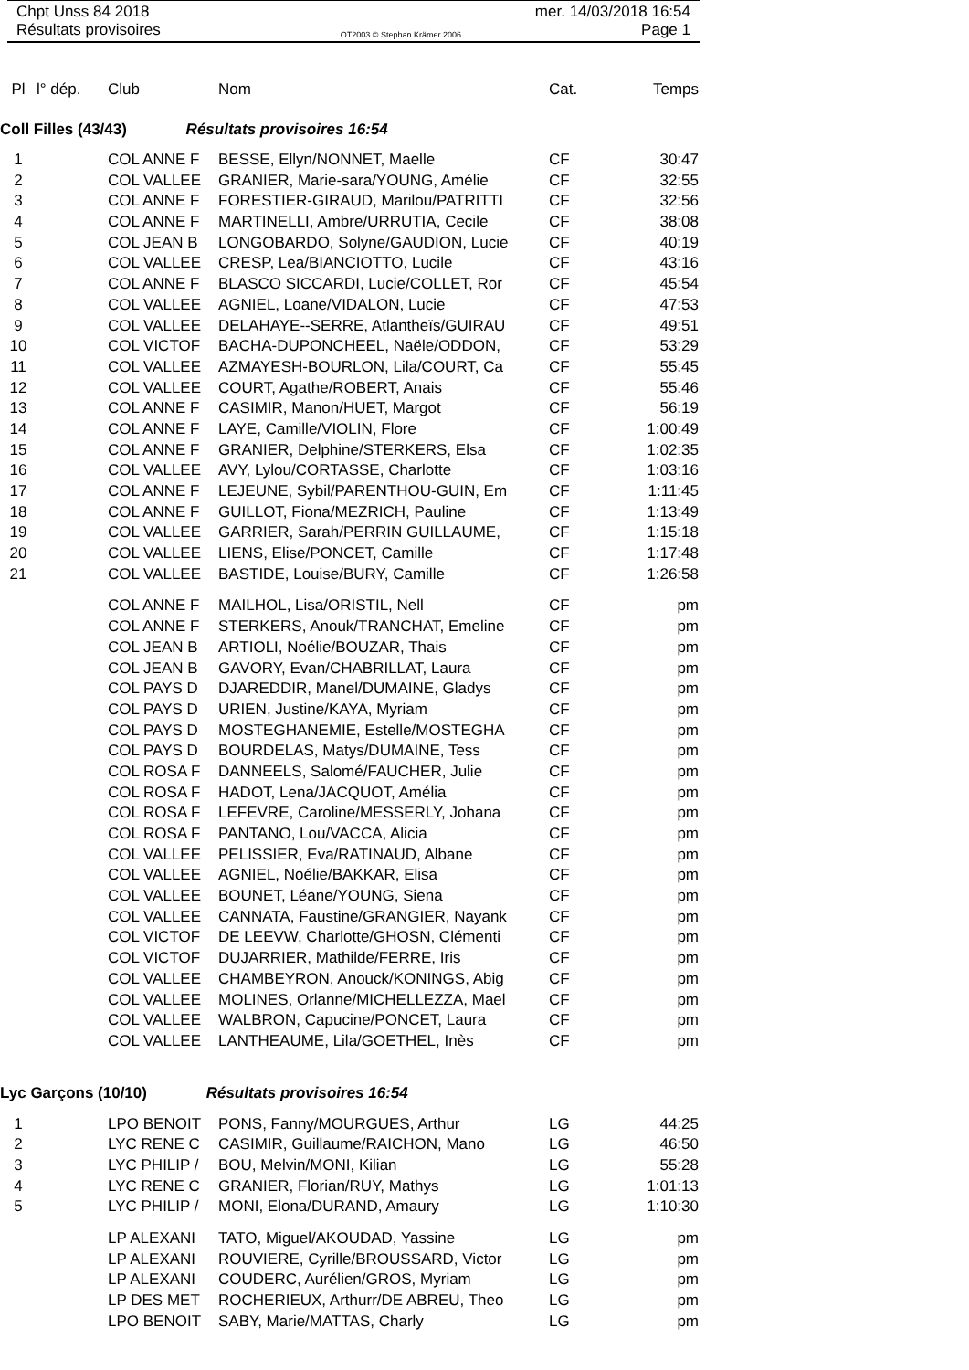Chpt Unss 84 2018 mer. 14/03/2018 16:54
Résultats provisoires OT2003 © Stephan Krämer 2006 Page 1
| Pl | l° dép. | Club | Nom | Cat. | Temps |
| --- | --- | --- | --- | --- | --- |
Coll Filles (43/43) Résultats provisoires 16:54
| 1 | | COL ANNE F | BESSE, Ellyn/NONNET, Maelle | CF | 30:47 |
| 2 | | COL VALLEE | GRANIER, Marie-sara/YOUNG, Amélie | CF | 32:55 |
| 3 | | COL ANNE F | FORESTIER-GIRAUD, Marilou/PATRITTI | CF | 32:56 |
| 4 | | COL ANNE F | MARTINELLI, Ambre/URRUTIA, Cecile | CF | 38:08 |
| 5 | | COL JEAN B | LONGOBARDO, Solyne/GAUDION, Lucie | CF | 40:19 |
| 6 | | COL VALLEE | CRESP, Lea/BIANCIOTTO, Lucile | CF | 43:16 |
| 7 | | COL ANNE F | BLASCO SICCARDI, Lucie/COLLET, Ror | CF | 45:54 |
| 8 | | COL VALLEE | AGNIEL, Loane/VIDALON, Lucie | CF | 47:53 |
| 9 | | COL VALLEE | DELAHAYE--SERRE, Atlantheïs/GUIRAU | CF | 49:51 |
| 10 | | COL VICTOF | BACHA-DUPONCHEEL, Naële/ODDON, | CF | 53:29 |
| 11 | | COL VALLEE | AZMAYESH-BOURLON, Lila/COURT, Ca | CF | 55:45 |
| 12 | | COL VALLEE | COURT, Agathe/ROBERT, Anais | CF | 55:46 |
| 13 | | COL ANNE F | CASIMIR, Manon/HUET, Margot | CF | 56:19 |
| 14 | | COL ANNE F | LAYE, Camille/VIOLIN, Flore | CF | 1:00:49 |
| 15 | | COL ANNE F | GRANIER, Delphine/STERKERS, Elsa | CF | 1:02:35 |
| 16 | | COL VALLEE | AVY, Lylou/CORTASSE, Charlotte | CF | 1:03:16 |
| 17 | | COL ANNE F | LEJEUNE, Sybil/PARENTHOU-GUIN, Em | CF | 1:11:45 |
| 18 | | COL ANNE F | GUILLOT, Fiona/MEZRICH, Pauline | CF | 1:13:49 |
| 19 | | COL VALLEE | GARRIER, Sarah/PERRIN GUILLAUME, | CF | 1:15:18 |
| 20 | | COL VALLEE | LIENS, Elise/PONCET, Camille | CF | 1:17:48 |
| 21 | | COL VALLEE | BASTIDE, Louise/BURY, Camille | CF | 1:26:58 |
| | | COL ANNE F | MAILHOL, Lisa/ORISTIL, Nell | CF | pm |
| | | COL ANNE F | STERKERS, Anouk/TRANCHAT, Emeline | CF | pm |
| | | COL JEAN B | ARTIOLI, Noélie/BOUZAR, Thais | CF | pm |
| | | COL JEAN B | GAVORY, Evan/CHABRILLAT, Laura | CF | pm |
| | | COL PAYS D | DJAREDDIR, Manel/DUMAINE, Gladys | CF | pm |
| | | COL PAYS D | URIEN, Justine/KAYA, Myriam | CF | pm |
| | | COL PAYS D | MOSTEGHANEMIE, Estelle/MOSTEGHA | CF | pm |
| | | COL PAYS D | BOURDELAS, Matys/DUMAINE, Tess | CF | pm |
| | | COL ROSA F | DANNEELS, Salomé/FAUCHER, Julie | CF | pm |
| | | COL ROSA F | HADOT, Lena/JACQUOT, Amélia | CF | pm |
| | | COL ROSA F | LEFEVRE, Caroline/MESSERLY, Johana | CF | pm |
| | | COL ROSA F | PANTANO, Lou/VACCA, Alicia | CF | pm |
| | | COL VALLEE | PELISSIER, Eva/RATINAUD, Albane | CF | pm |
| | | COL VALLEE | AGNIEL, Noélie/BAKKAR, Elisa | CF | pm |
| | | COL VALLEE | BOUNET, Léane/YOUNG, Siena | CF | pm |
| | | COL VALLEE | CANNATA, Faustine/GRANGIER, Nayank | CF | pm |
| | | COL VICTOF | DE LEEVW, Charlotte/GHOSN, Clémenti | CF | pm |
| | | COL VICTOF | DUJARRIER, Mathilde/FERRE, Iris | CF | pm |
| | | COL VALLEE | CHAMBEYRON, Anouck/KONINGS, Abig | CF | pm |
| | | COL VALLEE | MOLINES, Orlanne/MICHELLEZZA, Mael | CF | pm |
| | | COL VALLEE | WALBRON, Capucine/PONCET, Laura | CF | pm |
| | | COL VALLEE | LANTHEAUME, Lila/GOETHEL, Inès | CF | pm |
Lyc Garçons (10/10) Résultats provisoires 16:54
| 1 | | LPO BENOIT | PONS, Fanny/MOURGUES, Arthur | LG | 44:25 |
| 2 | | LYC RENE C | CASIMIR, Guillaume/RAICHON, Mano | LG | 46:50 |
| 3 | | LYC PHILIP / | BOU, Melvin/MONI, Kilian | LG | 55:28 |
| 4 | | LYC RENE C | GRANIER, Florian/RUY, Mathys | LG | 1:01:13 |
| 5 | | LYC PHILIP / | MONI, Elona/DURAND, Amaury | LG | 1:10:30 |
| | | LP ALEXANI | TATO, Miguel/AKOUDAD, Yassine | LG | pm |
| | | LP ALEXANI | ROUVIERE, Cyrille/BROUSSARD, Victor | LG | pm |
| | | LP ALEXANI | COUDERC, Aurélien/GROS, Myriam | LG | pm |
| | | LP DES MET | ROCHERIEUX, Arthurr/DE ABREU, Theo | LG | pm |
| | | LPO BENOIT | SABY, Marie/MATTAS, Charly | LG | pm |